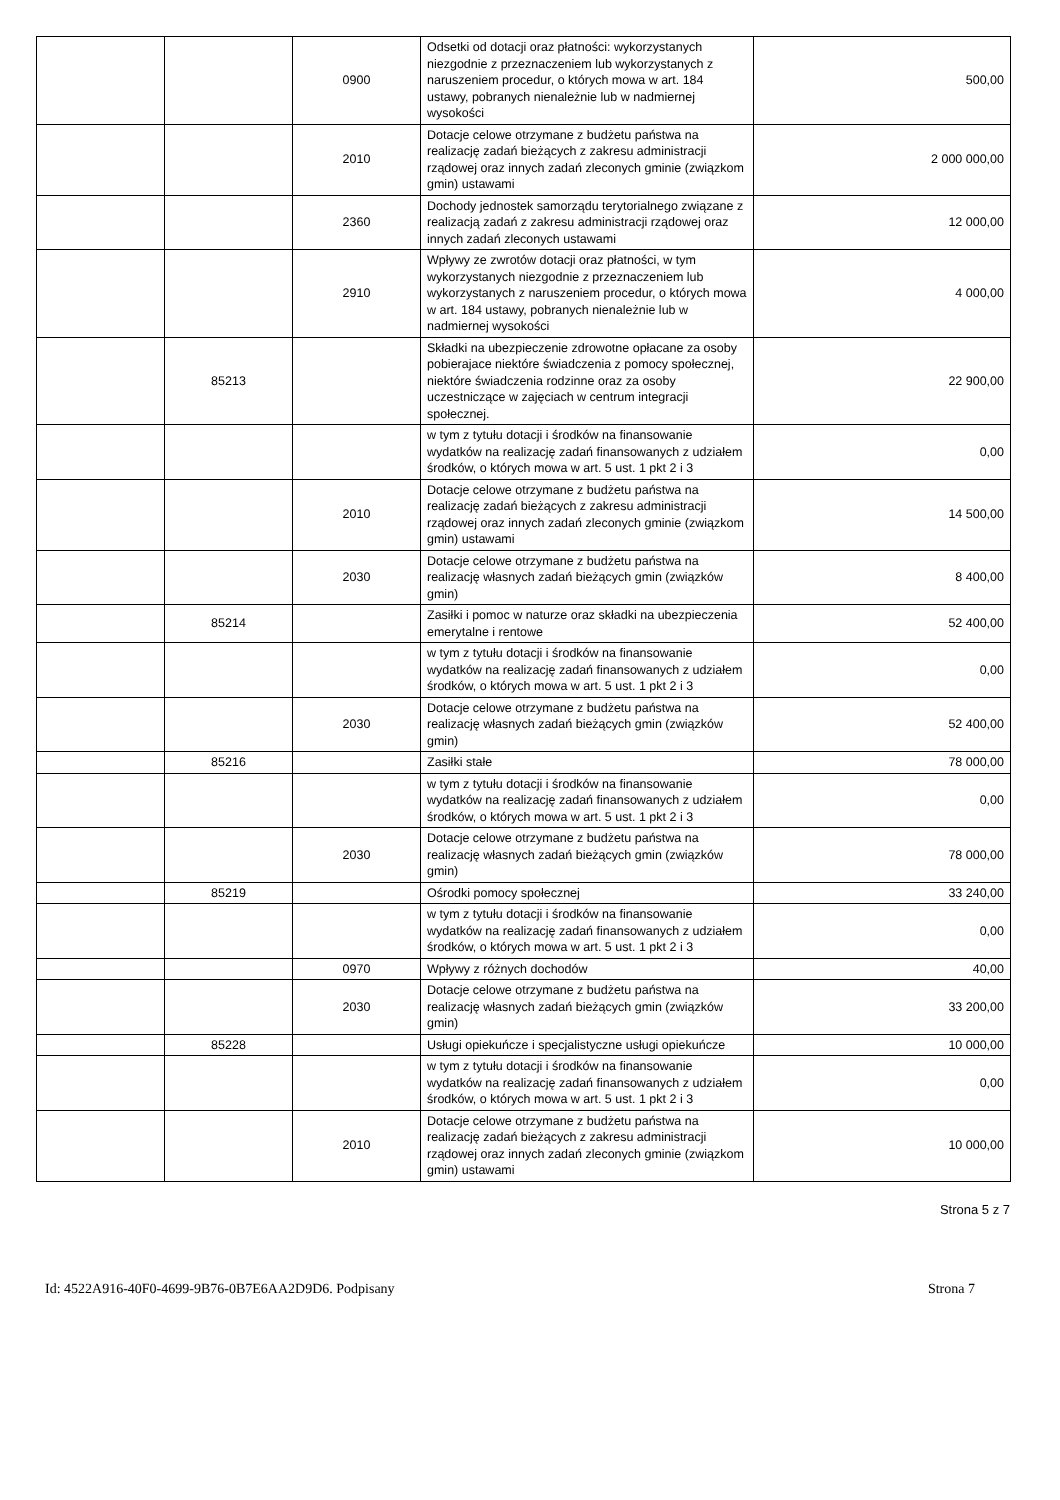| | | 0900 | Odsetki od dotacji oraz płatności: wykorzystanych niezgodnie z przeznaczeniem lub wykorzystanych z naruszeniem procedur, o których mowa w art. 184 ustawy, pobranych nienależnie lub w nadmiernej wysokości | 500,00 |
| | | 2010 | Dotacje celowe otrzymane z budżetu państwa na realizację zadań bieżących z zakresu administracji rządowej oraz innych zadań zleconych gminie (związkom gmin) ustawami | 2 000 000,00 |
| | | 2360 | Dochody jednostek samorządu terytorialnego związane z realizacją zadań z zakresu administracji rządowej oraz innych zadań zleconych ustawami | 12 000,00 |
| | | 2910 | Wpływy ze zwrotów dotacji oraz płatności, w tym wykorzystanych niezgodnie z przeznaczeniem lub wykorzystanych z naruszeniem procedur, o których mowa w art. 184 ustawy, pobranych nienależnie lub w nadmiernej wysokości | 4 000,00 |
| | 85213 | | Składki na ubezpieczenie zdrowotne opłacane za osoby pobierajace niektóre świadczenia z pomocy społecznej, niektóre świadczenia rodzinne oraz za osoby uczestniczące w zajęciach w centrum integracji społecznej. | 22 900,00 |
| | | | w tym z tytułu dotacji i środków na finansowanie wydatków na realizację zadań finansowanych z udziałem środków, o których mowa w art. 5 ust. 1 pkt 2 i 3 | 0,00 |
| | | 2010 | Dotacje celowe otrzymane z budżetu państwa na realizację zadań bieżących z zakresu administracji rządowej oraz innych zadań zleconych gminie (związkom gmin) ustawami | 14 500,00 |
| | | 2030 | Dotacje celowe otrzymane z budżetu państwa na realizację własnych zadań bieżących gmin (związków gmin) | 8 400,00 |
| | 85214 | | Zasiłki i pomoc w naturze oraz składki na ubezpieczenia emerytalne i rentowe | 52 400,00 |
| | | | w tym z tytułu dotacji i środków na finansowanie wydatków na realizację zadań finansowanych z udziałem środków, o których mowa w art. 5 ust. 1 pkt 2 i 3 | 0,00 |
| | | 2030 | Dotacje celowe otrzymane z budżetu państwa na realizację własnych zadań bieżących gmin (związków gmin) | 52 400,00 |
| | 85216 | | Zasiłki stałe | 78 000,00 |
| | | | w tym z tytułu dotacji i środków na finansowanie wydatków na realizację zadań finansowanych z udziałem środków, o których mowa w art. 5 ust. 1 pkt 2 i 3 | 0,00 |
| | | 2030 | Dotacje celowe otrzymane z budżetu państwa na realizację własnych zadań bieżących gmin (związków gmin) | 78 000,00 |
| | 85219 | | Ośrodki pomocy społecznej | 33 240,00 |
| | | | w tym z tytułu dotacji i środków na finansowanie wydatków na realizację zadań finansowanych z udziałem środków, o których mowa w art. 5 ust. 1 pkt 2 i 3 | 0,00 |
| | | 0970 | Wpływy z różnych dochodów | 40,00 |
| | | 2030 | Dotacje celowe otrzymane z budżetu państwa na realizację własnych zadań bieżących gmin (związków gmin) | 33 200,00 |
| | 85228 | | Usługi opiekuńcze i specjalistyczne usługi opiekuńcze | 10 000,00 |
| | | | w tym z tytułu dotacji i środków na finansowanie wydatków na realizację zadań finansowanych z udziałem środków, o których mowa w art. 5 ust. 1 pkt 2 i 3 | 0,00 |
| | | 2010 | Dotacje celowe otrzymane z budżetu państwa na realizację zadań bieżących z zakresu administracji rządowej oraz innych zadań zleconych gminie (związkom gmin) ustawami | 10 000,00 |
Strona 5 z 7
Id: 4522A916-40F0-4699-9B76-0B7E6AA2D9D6. Podpisany Strona 7